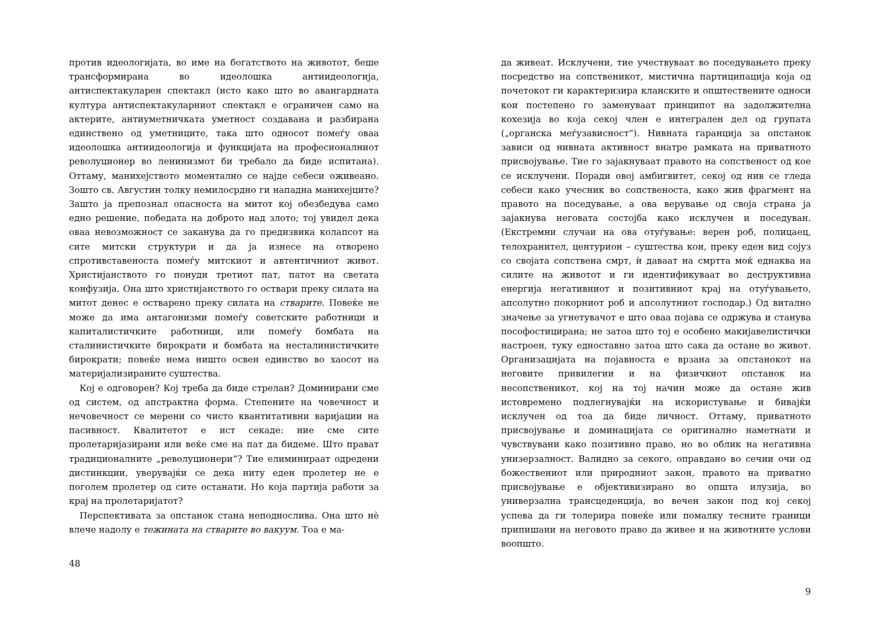против идеологијата, во име на богатството на животот, беше трансформирана во идеолошка антиидеологија, антиспектакуларен спектакл (исто како што во авангардната култура антиспектакуларниот спектакл е ограничен само на актерите, антиуметничката уметност создавана и разбирана единствено од уметниците, така што односот помеѓу оваа идеолошка антиидеологија и функцијата на професионалниот револуционер во ленинизмот би требало да биде испитана). Оттаму, манихејството моментално се најде себеси оживеано. Зошто св. Августин толку немилосрдно ги нападна манихејците? Зашто ја препознал опасноста на митот кој обезбедува само едно решение, победата на доброто над злото; тој увидел дека оваа невозможност се заканува да го предизвика колапсот на сите митски структури и да ја изнесе на отворено спротивставеноста помеѓу митскиот и автентичниот живот. Христијанството го понуди третиот пат, патот на светата конфузија. Она што христијанството го оствари преку силата на митот денес е остварено преку силата на стварите. Повеќе не може да има антагонизми помеѓу советските работници и капиталистичките работници, или помеѓу бомбата на сталинистичките бирократи и бомбата на несталинистичките бирократи; повеќе нема ништо освен единство во хаосот на материјализираните суштества.
Кој е одговорен? Кој треба да биде стрелан? Доминирани сме од систем, од апстрактна форма. Степените на човечност и нечовечност се мерени со чисто квантитативни варијации на пасивност. Квалитетот е ист секаде: ние сме сите пролетаријазирани или веќе сме на пат да бидеме. Што прават традиционалните „револуционери“? Тие елиминираат одредени дистинкции, уверувајќи се дека ниту еден пролетер не е поголем пролетер од сите останати. Но која партија работи за крај на пролетаријатот?
Перспективата за опстанок стана неподнослива. Она што нѐ влече надолу е тежината на стварите во вакуум. Тоа е ма-
48
да живеат. Исклучени, тие учествуваат во поседувањето преку посредство на сопственикот, мистична партиципација која од почетокот ги карактеризира кланските и општествените односи кои постепено го заменуваат принципот на задолжителна кохезија во која секој член е интегрален дел од групата („органска меѓузависност“). Нивната гаранција за опстанок зависи од нивната активност внатре рамката на приватното присвојување. Тие го зајакнуваат правото на сопственост од кое се исклучени. Поради овој амбигвитет, секој од нив се гледа себеси како учесник во сопственоста, како жив фрагмент на правото на поседување, а ова верување од своја страна ја зајакнува неговата состојба како исклучен и поседуван. (Екстремни случаи на ова отуѓување: верен роб, полицаец, телохранител, центурион – суштества кои, преку еден вид сојуз со својата сопствена смрт, ѝ даваат на смртта моќ еднаква на силите на животот и ги идентификуваат во деструктивна енергија негативниот и позитивниот крај на отуѓувањето, апсолутно покорниот роб и апсолутниот господар.) Од витално значење за угнетувачот е што оваа појава се одржува и станува пософостицирана; не затоа што тој е особено макијавелистички настроен, туку едноставно затоа што сака да остане во живот. Организацијата на појавноста е врзана за опстанокот на неговите привилегии и на физичкиот опстанок на несопственикот, кој на тој начин може да остане жив истовремено подлегнувајќи на искористување и бивајќи исклучен од тоа да биде личност. Оттаму, приватното присвојување и доминацијата се оригинално наметнати и чувствувани како позитивно право, но во облик на негативна унизерзалност. Валидно за секого, оправдано во сечии очи од божествениот или природниот закон, правото на приватно присвојување е објективизирано во општа илузија, во универзална трансцеденција, во вечен закон под кој секој успева да ги толерира повеќе или помалку тесните граници припишани на неговото право да живее и на животните услови воопшто.
9